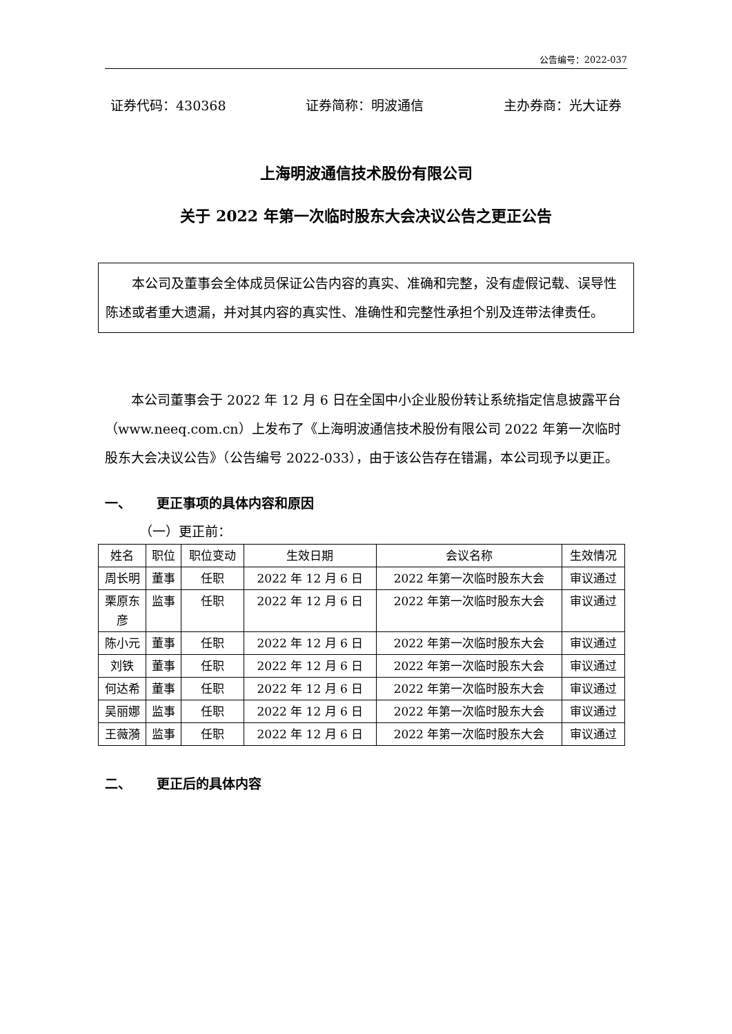公告编号：2022-037
证券代码：430368 证券简称：明波通信 主办券商：光大证券
上海明波通信技术股份有限公司
关于 2022 年第一次临时股东大会决议公告之更正公告
本公司及董事会全体成员保证公告内容的真实、准确和完整，没有虚假记载、误导性陈述或者重大遗漏，并对其内容的真实性、准确性和完整性承担个别及连带法律责任。
本公司董事会于 2022 年 12 月 6 日在全国中小企业股份转让系统指定信息披露平台（www.neeq.com.cn）上发布了《上海明波通信技术股份有限公司 2022 年第一次临时股东大会决议公告》（公告编号 2022-033），由于该公告存在错漏，本公司现予以更正。
一、 更正事项的具体内容和原因
（一）更正前：
| 姓名 | 职位 | 职位变动 | 生效日期 | 会议名称 | 生效情况 |
| --- | --- | --- | --- | --- | --- |
| 周长明 | 董事 | 任职 | 2022 年 12 月 6 日 | 2022 年第一次临时股东大会 | 审议通过 |
| 栗原东彦 | 监事 | 任职 | 2022 年 12 月 6 日 | 2022 年第一次临时股东大会 | 审议通过 |
| 陈小元 | 董事 | 任职 | 2022 年 12 月 6 日 | 2022 年第一次临时股东大会 | 审议通过 |
| 刘铁 | 董事 | 任职 | 2022 年 12 月 6 日 | 2022 年第一次临时股东大会 | 审议通过 |
| 何达希 | 董事 | 任职 | 2022 年 12 月 6 日 | 2022 年第一次临时股东大会 | 审议通过 |
| 吴丽娜 | 监事 | 任职 | 2022 年 12 月 6 日 | 2022 年第一次临时股东大会 | 审议通过 |
| 王薇漪 | 监事 | 任职 | 2022 年 12 月 6 日 | 2022 年第一次临时股东大会 | 审议通过 |
二、 更正后的具体内容